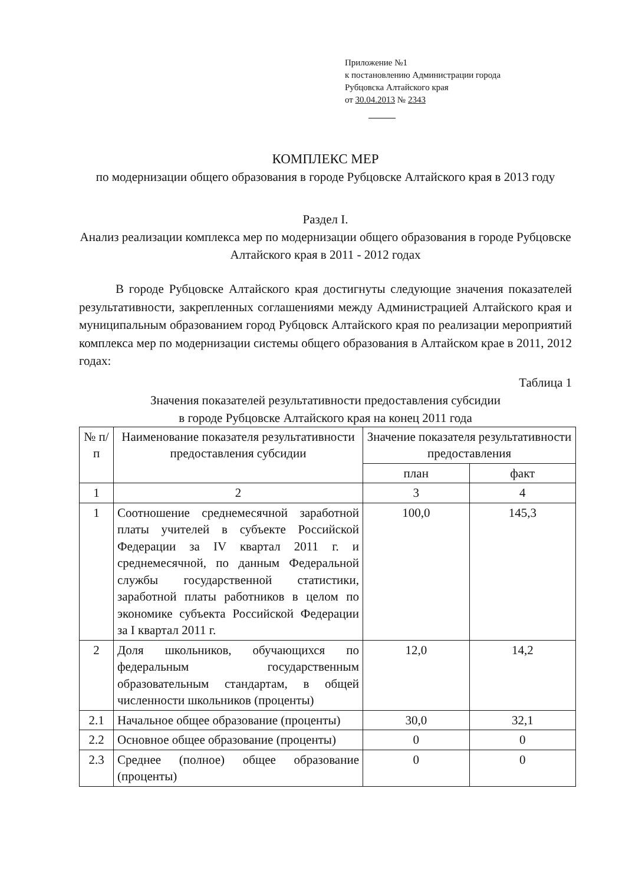Приложение №1
к постановлению Администрации города
Рубцовска Алтайского края
от 30.04.2013 № 2343
КОМПЛЕКС МЕР
по модернизации общего образования в городе Рубцовске Алтайского края в 2013 году
Раздел I.
Анализ реализации комплекса мер по модернизации общего образования в городе Рубцовске Алтайского края в 2011 - 2012 годах
В городе Рубцовске Алтайского края достигнуты следующие значения показателей результативности, закрепленных соглашениями между Администрацией Алтайского края и муниципальным образованием город Рубцовск Алтайского края по реализации мероприятий комплекса мер по модернизации системы общего образования в Алтайском крае в 2011, 2012 годах:
Таблица 1
Значения показателей результативности предоставления субсидии
в городе Рубцовске Алтайского края на конец 2011 года
| № п/п | Наименование показателя результативности предоставления субсидии | Значение показателя результативности предоставления | |
| --- | --- | --- | --- |
| | | план | факт |
| 1 | 2 | 3 | 4 |
| 1 | Соотношение среднемесячной заработной платы учителей в субъекте Российской Федерации за IV квартал 2011 г. и среднемесячной, по данным Федеральной службы государственной статистики, заработной платы работников в целом по экономике субъекта Российской Федерации за I квартал 2011 г. | 100,0 | 145,3 |
| 2 | Доля школьников, обучающихся по федеральным государственным образовательным стандартам, в общей численности школьников (проценты) | 12,0 | 14,2 |
| 2.1 | Начальное общее образование (проценты) | 30,0 | 32,1 |
| 2.2 | Основное общее образование (проценты) | 0 | 0 |
| 2.3 | Среднее (полное) общее образование (проценты) | 0 | 0 |